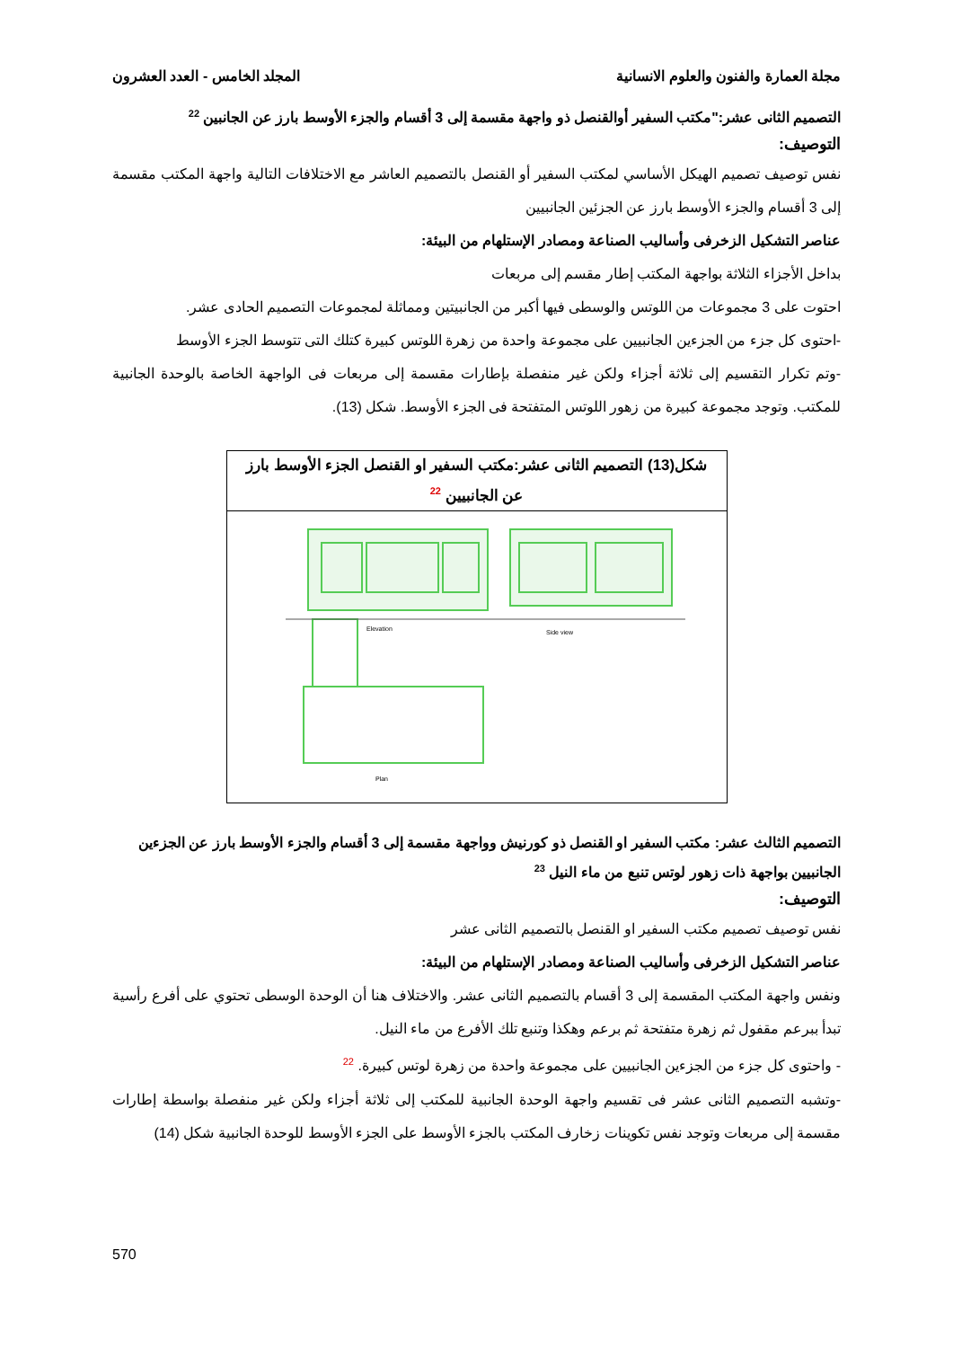مجلة العمارة والفنون والعلوم الانسانية المجلد الخامس - العدد العشرون
التصميم الثانى عشر:"مكتب السفير أوالقنصل ذو واجهة مقسمة إلى 3 أقسام والجزء الأوسط بارز عن الجانبين <sup>22</sup>
التوصيف:
نفس توصيف تصميم الهيكل الأساسي لمكتب السفير أو القنصل بالتصميم العاشر مع الاختلافات التالية واجهة المكتب مقسمة إلى 3 أقسام والجزء الأوسط بارز عن الجزئين الجانبيين
عناصر التشكيل الزخرفى وأساليب الصناعة ومصادر الإستلهام من البيئة:
بداخل الأجزاء الثلاثة بواجهة المكتب إطار مقسم إلى مربعات
احتوت على 3 مجموعات من اللوتس والوسطى فيها أكبر من الجانبيتين ومماثلة لمجموعات التصميم الحادى عشر.
-احتوى كل جزء من الجزءين الجانبيين على مجموعة واحدة من زهرة اللوتس كبيرة كتلك التى تتوسط الجزء الأوسط
-وتم تكرار التقسيم إلى ثلاثة أجزاء ولكن غير منفصلة بإطارات مقسمة إلى مربعات فى الواجهة الخاصة بالوحدة الجانبية للمكتب. وتوجد مجموعة كبيرة من زهور اللوتس المتفتحة فى الجزء الأوسط. شكل (13).
شكل(13) التصميم الثانى عشر:مكتب السفير او القنصل الجزء الأوسط بارز عن الجانبيين <sup>22</sup>
Elevation
Side view
Plan
التصميم الثالث عشر: مكتب السفير او القنصل ذو كورنيش وواجهة مقسمة إلى 3 أقسام والجزء الأوسط بارز عن الجزءين الجانبيين بواجهة ذات زهور لوتس تنبع من ماء النيل <sup>23</sup>
التوصيف:
نفس توصيف تصميم مكتب السفير او القنصل بالتصميم الثانى عشر
عناصر التشكيل الزخرفى وأساليب الصناعة ومصادر الإستلهام من البيئة:
ونفس واجهة المكتب المقسمة إلى 3 أقسام بالتصميم الثانى عشر. والاختلاف هنا أن الوحدة الوسطى تحتوي على أفرع رأسية تبدأ ببرعم مقفول ثم زهرة متفتحة ثم برعم وهكذا وتنبع تلك الأفرع من ماء النيل.
- واحتوى كل جزء من الجزءين الجانبيين على مجموعة واحدة من زهرة لوتس كبيرة. <sup>22</sup>
-وتشبه التصميم الثانى عشر فى تقسيم واجهة الوحدة الجانبية للمكتب إلى ثلاثة أجزاء ولكن غير منفصلة بواسطة إطارات مقسمة إلى مربعات وتوجد نفس تكوينات زخارف المكتب بالجزء الأوسط على الجزء الأوسط للوحدة الجانبية شكل (14)
570